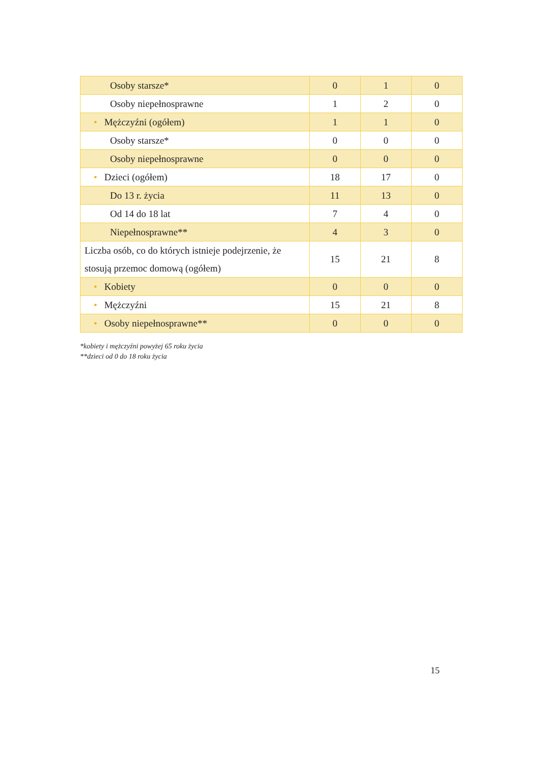| Osoby starsze* | 0 | 1 | 0 |
| Osoby niepełnosprawne | 1 | 2 | 0 |
| • Mężczyźni (ogółem) | 1 | 1 | 0 |
| Osoby starsze* | 0 | 0 | 0 |
| Osoby niepełnosprawne | 0 | 0 | 0 |
| • Dzieci (ogółem) | 18 | 17 | 0 |
| Do 13 r. życia | 11 | 13 | 0 |
| Od 14 do 18 lat | 7 | 4 | 0 |
| Niepełnosprawne** | 4 | 3 | 0 |
| Liczba osób, co do których istnieje podejrzenie, że stosują przemoc domową (ogółem) | 15 | 21 | 8 |
| • Kobiety | 0 | 0 | 0 |
| • Mężczyźni | 15 | 21 | 8 |
| • Osoby niepełnosprawne** | 0 | 0 | 0 |
*kobiety i mężczyźni powyżej 65 roku życia
**dzieci od 0 do 18 roku życia
15